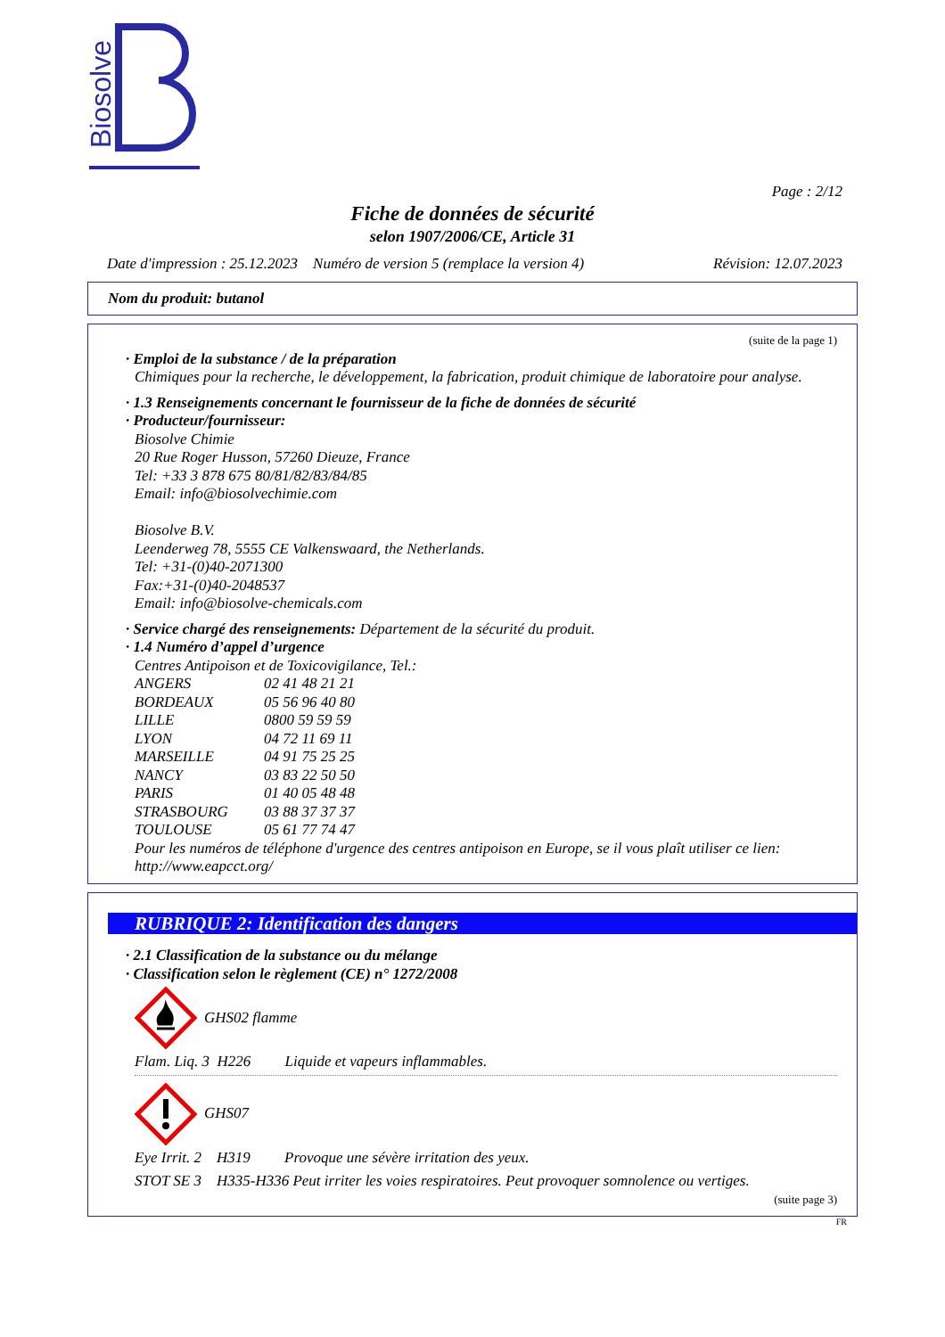Biosolve
Page : 2/12
Fiche de données de sécurité
selon 1907/2006/CE, Article 31
Date d'impression : 25.12.2023 Numéro de version 5 (remplace la version 4) Révision: 12.07.2023
Nom du produit: butanol
(suite de la page 1)
· Emploi de la substance / de la préparation
Chimiques pour la recherche, le développement, la fabrication, produit chimique de laboratoire pour analyse.
· 1.3 Renseignements concernant le fournisseur de la fiche de données de sécurité
· Producteur/fournisseur:
Biosolve Chimie
20 Rue Roger Husson, 57260 Dieuze, France
Tel: +33 3 878 675 80/81/82/83/84/85
Email: info@biosolvechimie.com
Biosolve B.V.
Leenderweg 78, 5555 CE Valkenswaard, the Netherlands.
Tel: +31-(0)40-2071300
Fax:+31-(0)40-2048537
Email: info@biosolve-chemicals.com
· Service chargé des renseignements: Département de la sécurité du produit.
· 1.4 Numéro d’appel d’urgence
Centres Antipoison et de Toxicovigilance, Tel.:
| ANGERS | 02 41 48 21 21 |
| BORDEAUX | 05 56 96 40 80 |
| LILLE | 0800 59 59 59 |
| LYON | 04 72 11 69 11 |
| MARSEILLE | 04 91 75 25 25 |
| NANCY | 03 83 22 50 50 |
| PARIS | 01 40 05 48 48 |
| STRASBOURG | 03 88 37 37 37 |
| TOULOUSE | 05 61 77 74 47 |
Pour les numéros de téléphone d'urgence des centres antipoison en Europe, se il vous plaît utiliser ce lien: http://www.eapcct.org/
RUBRIQUE 2: Identification des dangers
· 2.1 Classification de la substance ou du mélange
· Classification selon le règlement (CE) n° 1272/2008
GHS02 flamme
Flam. Liq. 3 H226 Liquide et vapeurs inflammables.
GHS07
Eye Irrit. 2 H319 Provoque une sévère irritation des yeux.
STOT SE 3 H335-H336 Peut irriter les voies respiratoires. Peut provoquer somnolence ou vertiges.
(suite page 3)
FR